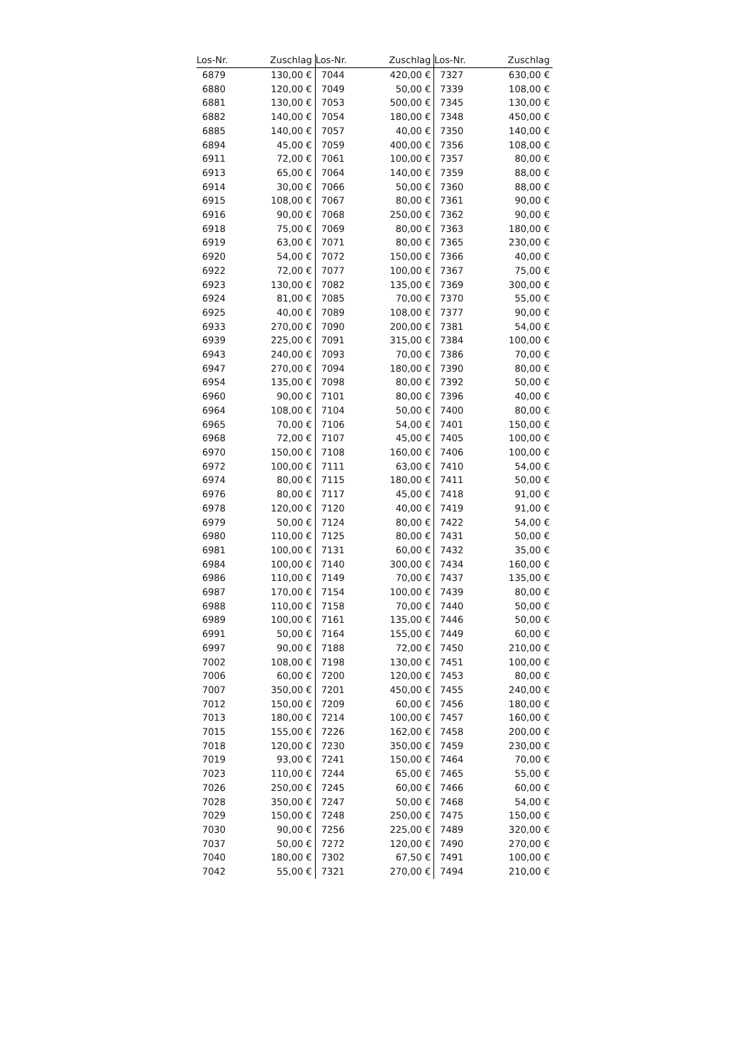| Los-Nr. | Zuschlag | Los-Nr. | Zuschlag | Los-Nr. | Zuschlag |
| --- | --- | --- | --- | --- | --- |
| 6879 | 130,00 € | 7044 | 420,00 € | 7327 | 630,00 € |
| 6880 | 120,00 € | 7049 | 50,00 € | 7339 | 108,00 € |
| 6881 | 130,00 € | 7053 | 500,00 € | 7345 | 130,00 € |
| 6882 | 140,00 € | 7054 | 180,00 € | 7348 | 450,00 € |
| 6885 | 140,00 € | 7057 | 40,00 € | 7350 | 140,00 € |
| 6894 | 45,00 € | 7059 | 400,00 € | 7356 | 108,00 € |
| 6911 | 72,00 € | 7061 | 100,00 € | 7357 | 80,00 € |
| 6913 | 65,00 € | 7064 | 140,00 € | 7359 | 88,00 € |
| 6914 | 30,00 € | 7066 | 50,00 € | 7360 | 88,00 € |
| 6915 | 108,00 € | 7067 | 80,00 € | 7361 | 90,00 € |
| 6916 | 90,00 € | 7068 | 250,00 € | 7362 | 90,00 € |
| 6918 | 75,00 € | 7069 | 80,00 € | 7363 | 180,00 € |
| 6919 | 63,00 € | 7071 | 80,00 € | 7365 | 230,00 € |
| 6920 | 54,00 € | 7072 | 150,00 € | 7366 | 40,00 € |
| 6922 | 72,00 € | 7077 | 100,00 € | 7367 | 75,00 € |
| 6923 | 130,00 € | 7082 | 135,00 € | 7369 | 300,00 € |
| 6924 | 81,00 € | 7085 | 70,00 € | 7370 | 55,00 € |
| 6925 | 40,00 € | 7089 | 108,00 € | 7377 | 90,00 € |
| 6933 | 270,00 € | 7090 | 200,00 € | 7381 | 54,00 € |
| 6939 | 225,00 € | 7091 | 315,00 € | 7384 | 100,00 € |
| 6943 | 240,00 € | 7093 | 70,00 € | 7386 | 70,00 € |
| 6947 | 270,00 € | 7094 | 180,00 € | 7390 | 80,00 € |
| 6954 | 135,00 € | 7098 | 80,00 € | 7392 | 50,00 € |
| 6960 | 90,00 € | 7101 | 80,00 € | 7396 | 40,00 € |
| 6964 | 108,00 € | 7104 | 50,00 € | 7400 | 80,00 € |
| 6965 | 70,00 € | 7106 | 54,00 € | 7401 | 150,00 € |
| 6968 | 72,00 € | 7107 | 45,00 € | 7405 | 100,00 € |
| 6970 | 150,00 € | 7108 | 160,00 € | 7406 | 100,00 € |
| 6972 | 100,00 € | 7111 | 63,00 € | 7410 | 54,00 € |
| 6974 | 80,00 € | 7115 | 180,00 € | 7411 | 50,00 € |
| 6976 | 80,00 € | 7117 | 45,00 € | 7418 | 91,00 € |
| 6978 | 120,00 € | 7120 | 40,00 € | 7419 | 91,00 € |
| 6979 | 50,00 € | 7124 | 80,00 € | 7422 | 54,00 € |
| 6980 | 110,00 € | 7125 | 80,00 € | 7431 | 50,00 € |
| 6981 | 100,00 € | 7131 | 60,00 € | 7432 | 35,00 € |
| 6984 | 100,00 € | 7140 | 300,00 € | 7434 | 160,00 € |
| 6986 | 110,00 € | 7149 | 70,00 € | 7437 | 135,00 € |
| 6987 | 170,00 € | 7154 | 100,00 € | 7439 | 80,00 € |
| 6988 | 110,00 € | 7158 | 70,00 € | 7440 | 50,00 € |
| 6989 | 100,00 € | 7161 | 135,00 € | 7446 | 50,00 € |
| 6991 | 50,00 € | 7164 | 155,00 € | 7449 | 60,00 € |
| 6997 | 90,00 € | 7188 | 72,00 € | 7450 | 210,00 € |
| 7002 | 108,00 € | 7198 | 130,00 € | 7451 | 100,00 € |
| 7006 | 60,00 € | 7200 | 120,00 € | 7453 | 80,00 € |
| 7007 | 350,00 € | 7201 | 450,00 € | 7455 | 240,00 € |
| 7012 | 150,00 € | 7209 | 60,00 € | 7456 | 180,00 € |
| 7013 | 180,00 € | 7214 | 100,00 € | 7457 | 160,00 € |
| 7015 | 155,00 € | 7226 | 162,00 € | 7458 | 200,00 € |
| 7018 | 120,00 € | 7230 | 350,00 € | 7459 | 230,00 € |
| 7019 | 93,00 € | 7241 | 150,00 € | 7464 | 70,00 € |
| 7023 | 110,00 € | 7244 | 65,00 € | 7465 | 55,00 € |
| 7026 | 250,00 € | 7245 | 60,00 € | 7466 | 60,00 € |
| 7028 | 350,00 € | 7247 | 50,00 € | 7468 | 54,00 € |
| 7029 | 150,00 € | 7248 | 250,00 € | 7475 | 150,00 € |
| 7030 | 90,00 € | 7256 | 225,00 € | 7489 | 320,00 € |
| 7037 | 50,00 € | 7272 | 120,00 € | 7490 | 270,00 € |
| 7040 | 180,00 € | 7302 | 67,50 € | 7491 | 100,00 € |
| 7042 | 55,00 € | 7321 | 270,00 € | 7494 | 210,00 € |